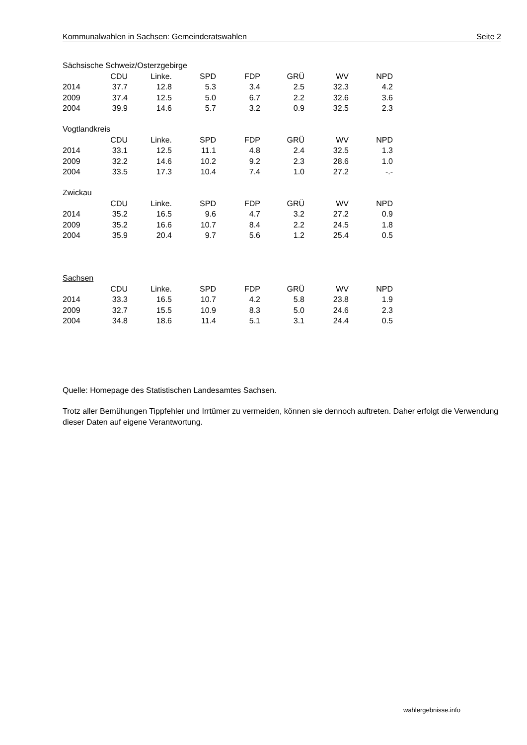Kommunalwahlen in Sachsen: Gemeinderatswahlen Seite 2
Sächsische Schweiz/Osterzgebirge
| | CDU | Linke. | SPD | FDP | GRÜ | WV | NPD |
| --- | --- | --- | --- | --- | --- | --- | --- |
| 2014 | 37.7 | 12.8 | 5.3 | 3.4 | 2.5 | 32.3 | 4.2 |
| 2009 | 37.4 | 12.5 | 5.0 | 6.7 | 2.2 | 32.6 | 3.6 |
| 2004 | 39.9 | 14.6 | 5.7 | 3.2 | 0.9 | 32.5 | 2.3 |
Vogtlandkreis
| | CDU | Linke. | SPD | FDP | GRÜ | WV | NPD |
| --- | --- | --- | --- | --- | --- | --- | --- |
| 2014 | 33.1 | 12.5 | 11.1 | 4.8 | 2.4 | 32.5 | 1.3 |
| 2009 | 32.2 | 14.6 | 10.2 | 9.2 | 2.3 | 28.6 | 1.0 |
| 2004 | 33.5 | 17.3 | 10.4 | 7.4 | 1.0 | 27.2 | -.- |
Zwickau
| | CDU | Linke. | SPD | FDP | GRÜ | WV | NPD |
| --- | --- | --- | --- | --- | --- | --- | --- |
| 2014 | 35.2 | 16.5 | 9.6 | 4.7 | 3.2 | 27.2 | 0.9 |
| 2009 | 35.2 | 16.6 | 10.7 | 8.4 | 2.2 | 24.5 | 1.8 |
| 2004 | 35.9 | 20.4 | 9.7 | 5.6 | 1.2 | 25.4 | 0.5 |
Sachsen
| | CDU | Linke. | SPD | FDP | GRÜ | WV | NPD |
| --- | --- | --- | --- | --- | --- | --- | --- |
| 2014 | 33.3 | 16.5 | 10.7 | 4.2 | 5.8 | 23.8 | 1.9 |
| 2009 | 32.7 | 15.5 | 10.9 | 8.3 | 5.0 | 24.6 | 2.3 |
| 2004 | 34.8 | 18.6 | 11.4 | 5.1 | 3.1 | 24.4 | 0.5 |
Quelle: Homepage des Statistischen Landesamtes Sachsen.
Trotz aller Bemühungen Tippfehler und Irrtümer zu vermeiden, können sie dennoch auftreten. Daher erfolgt die Verwendung dieser Daten auf eigene Verantwortung.
wahlergebnisse.info